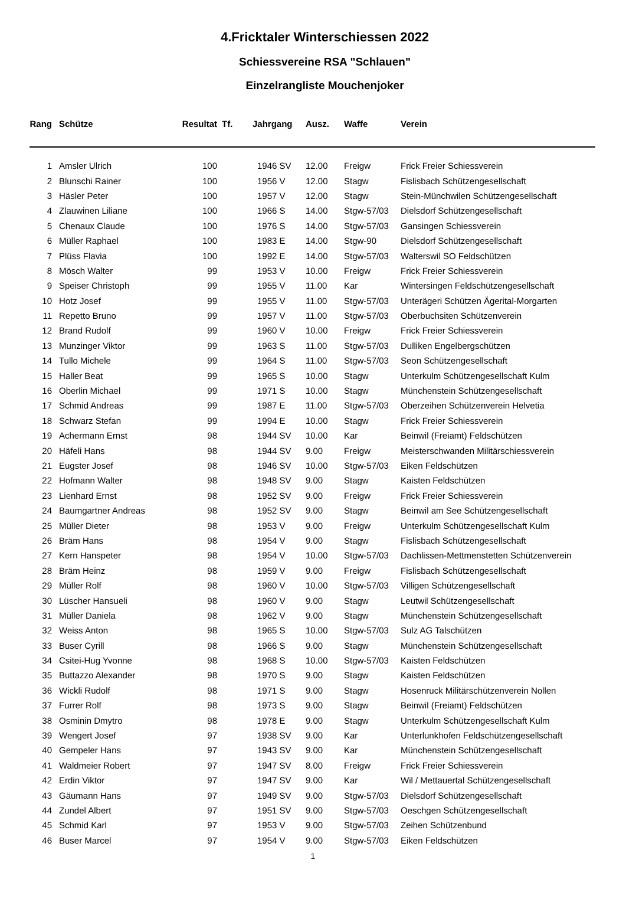4.Fricktaler Winterschiessen 2022
Schiessvereine RSA "Schlauen"
Einzelrangliste Mouchenjoker
| Rang | Schütze | Resultat | Tf. | Jahrgang | Ausz. | Waffe | Verein |
| --- | --- | --- | --- | --- | --- | --- | --- |
| 1 | Amsler Ulrich | 100 | | 1946 SV | 12.00 | Freigw | Frick Freier Schiessverein |
| 2 | Blunschi Rainer | 100 | | 1956 V | 12.00 | Stagw | Fislisbach Schützengesellschaft |
| 3 | Häsler Peter | 100 | | 1957 V | 12.00 | Stagw | Stein-Münchwilen Schützengesellschaft |
| 4 | Zlauwinen Liliane | 100 | | 1966 S | 14.00 | Stgw-57/03 | Dielsdorf Schützengesellschaft |
| 5 | Chenaux Claude | 100 | | 1976 S | 14.00 | Stgw-57/03 | Gansingen Schiessverein |
| 6 | Müller Raphael | 100 | | 1983 E | 14.00 | Stgw-90 | Dielsdorf Schützengesellschaft |
| 7 | Plüss Flavia | 100 | | 1992 E | 14.00 | Stgw-57/03 | Walterswil SO Feldschützen |
| 8 | Mösch Walter | 99 | | 1953 V | 10.00 | Freigw | Frick Freier Schiessverein |
| 9 | Speiser Christoph | 99 | | 1955 V | 11.00 | Kar | Wintersingen Feldschützengesellschaft |
| 10 | Hotz Josef | 99 | | 1955 V | 11.00 | Stgw-57/03 | Unterägeri Schützen Ägerital-Morgarten |
| 11 | Repetto Bruno | 99 | | 1957 V | 11.00 | Stgw-57/03 | Oberbuchsiten Schützenverein |
| 12 | Brand Rudolf | 99 | | 1960 V | 10.00 | Freigw | Frick Freier Schiessverein |
| 13 | Munzinger Viktor | 99 | | 1963 S | 11.00 | Stgw-57/03 | Dulliken Engelbergschützen |
| 14 | Tullo Michele | 99 | | 1964 S | 11.00 | Stgw-57/03 | Seon Schützengesellschaft |
| 15 | Haller Beat | 99 | | 1965 S | 10.00 | Stagw | Unterkulm Schützengesellschaft Kulm |
| 16 | Oberlin Michael | 99 | | 1971 S | 10.00 | Stagw | Münchenstein Schützengesellschaft |
| 17 | Schmid Andreas | 99 | | 1987 E | 11.00 | Stgw-57/03 | Oberzeihen Schützenverein Helvetia |
| 18 | Schwarz Stefan | 99 | | 1994 E | 10.00 | Stagw | Frick Freier Schiessverein |
| 19 | Achermann Ernst | 98 | | 1944 SV | 10.00 | Kar | Beinwil (Freiamt) Feldschützen |
| 20 | Häfeli Hans | 98 | | 1944 SV | 9.00 | Freigw | Meisterschwanden Militärschiessverein |
| 21 | Eugster Josef | 98 | | 1946 SV | 10.00 | Stgw-57/03 | Eiken Feldschützen |
| 22 | Hofmann Walter | 98 | | 1948 SV | 9.00 | Stagw | Kaisten Feldschützen |
| 23 | Lienhard Ernst | 98 | | 1952 SV | 9.00 | Freigw | Frick Freier Schiessverein |
| 24 | Baumgartner Andreas | 98 | | 1952 SV | 9.00 | Stagw | Beinwil am See Schützengesellschaft |
| 25 | Müller Dieter | 98 | | 1953 V | 9.00 | Freigw | Unterkulm Schützengesellschaft Kulm |
| 26 | Bräm Hans | 98 | | 1954 V | 9.00 | Stagw | Fislisbach Schützengesellschaft |
| 27 | Kern Hanspeter | 98 | | 1954 V | 10.00 | Stgw-57/03 | Dachlissen-Mettmenstetten Schützenverein |
| 28 | Bräm Heinz | 98 | | 1959 V | 9.00 | Freigw | Fislisbach Schützengesellschaft |
| 29 | Müller Rolf | 98 | | 1960 V | 10.00 | Stgw-57/03 | Villigen Schützengesellschaft |
| 30 | Lüscher Hansueli | 98 | | 1960 V | 9.00 | Stagw | Leutwil Schützengesellschaft |
| 31 | Müller Daniela | 98 | | 1962 V | 9.00 | Stagw | Münchenstein Schützengesellschaft |
| 32 | Weiss Anton | 98 | | 1965 S | 10.00 | Stgw-57/03 | Sulz AG Talschützen |
| 33 | Buser Cyrill | 98 | | 1966 S | 9.00 | Stagw | Münchenstein Schützengesellschaft |
| 34 | Csitei-Hug Yvonne | 98 | | 1968 S | 10.00 | Stgw-57/03 | Kaisten Feldschützen |
| 35 | Buttazzo Alexander | 98 | | 1970 S | 9.00 | Stagw | Kaisten Feldschützen |
| 36 | Wickli Rudolf | 98 | | 1971 S | 9.00 | Stagw | Hosenruck Militärschützenverein Nollen |
| 37 | Furrer Rolf | 98 | | 1973 S | 9.00 | Stagw | Beinwil (Freiamt) Feldschützen |
| 38 | Osminin Dmytro | 98 | | 1978 E | 9.00 | Stagw | Unterkulm Schützengesellschaft Kulm |
| 39 | Wengert Josef | 97 | | 1938 SV | 9.00 | Kar | Unterlunkhofen Feldschützengesellschaft |
| 40 | Gempeler Hans | 97 | | 1943 SV | 9.00 | Kar | Münchenstein Schützengesellschaft |
| 41 | Waldmeier Robert | 97 | | 1947 SV | 8.00 | Freigw | Frick Freier Schiessverein |
| 42 | Erdin Viktor | 97 | | 1947 SV | 9.00 | Kar | Wil / Mettauertal Schützengesellschaft |
| 43 | Gäumann Hans | 97 | | 1949 SV | 9.00 | Stgw-57/03 | Dielsdorf Schützengesellschaft |
| 44 | Zundel Albert | 97 | | 1951 SV | 9.00 | Stgw-57/03 | Oeschgen Schützengesellschaft |
| 45 | Schmid Karl | 97 | | 1953 V | 9.00 | Stgw-57/03 | Zeihen Schützenbund |
| 46 | Buser Marcel | 97 | | 1954 V | 9.00 | Stgw-57/03 | Eiken Feldschützen |
1